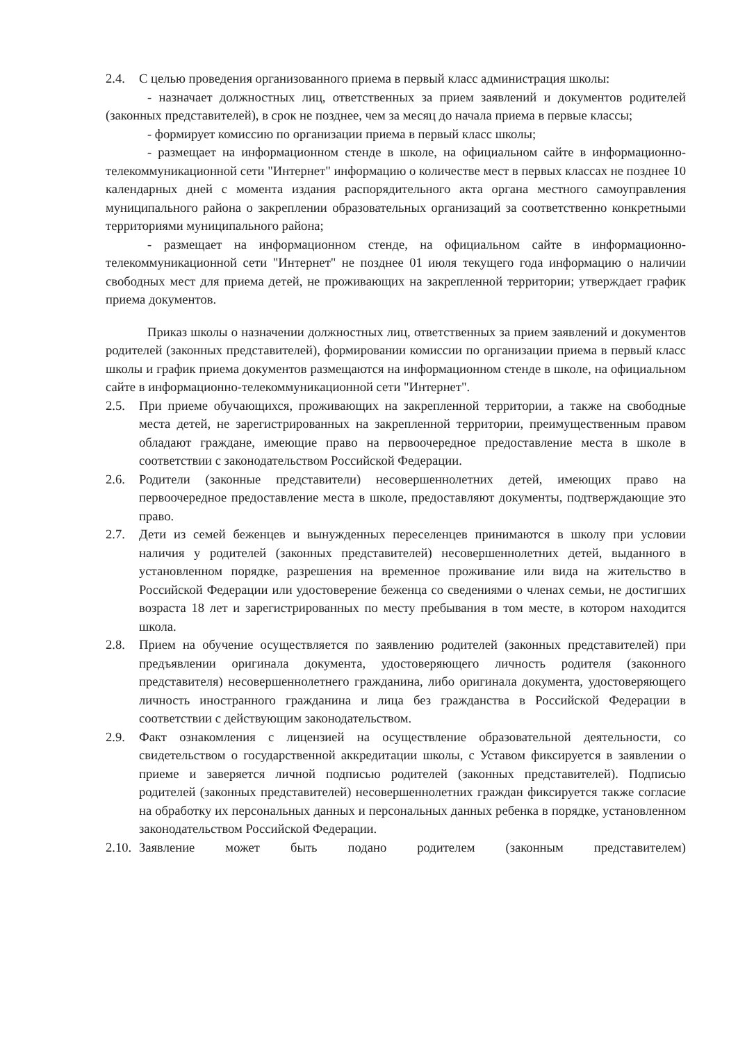2.4. С целью проведения организованного приема в первый класс администрация школы:
- назначает должностных лиц, ответственных за прием заявлений и документов родителей (законных представителей), в срок не позднее, чем за месяц до начала приема в первые классы;
- формирует комиссию по организации приема в первый класс школы;
- размещает на информационном стенде в школе, на официальном сайте в информационно-телекоммуникационной сети "Интернет" информацию о количестве мест в первых классах не позднее 10 календарных дней с момента издания распорядительного акта органа местного самоуправления муниципального района о закреплении образовательных организаций за соответственно конкретными территориями муниципального района;
- размещает на информационном стенде, на официальном сайте в информационно-телекоммуникационной сети "Интернет" не позднее 01 июля текущего года информацию о наличии свободных мест для приема детей, не проживающих на закрепленной территории; утверждает график приема документов.
Приказ школы о назначении должностных лиц, ответственных за прием заявлений и документов родителей (законных представителей), формировании комиссии по организации приема в первый класс школы и график приема документов размещаются на информационном стенде в школе, на официальном сайте в информационно-телекоммуникационной сети "Интернет".
2.5. При приеме обучающихся, проживающих на закрепленной территории, а также на свободные места детей, не зарегистрированных на закрепленной территории, преимущественным правом обладают граждане, имеющие право на первоочередное предоставление места в школе в соответствии с законодательством Российской Федерации.
2.6. Родители (законные представители) несовершеннолетних детей, имеющих право на первоочередное предоставление места в школе, предоставляют документы, подтверждающие это право.
2.7. Дети из семей беженцев и вынужденных переселенцев принимаются в школу при условии наличия у родителей (законных представителей) несовершеннолетних детей, выданного в установленном порядке, разрешения на временное проживание или вида на жительство в Российской Федерации или удостоверение беженца со сведениями о членах семьи, не достигших возраста 18 лет и зарегистрированных по месту пребывания в том месте, в котором находится школа.
2.8. Прием на обучение осуществляется по заявлению родителей (законных представителей) при предъявлении оригинала документа, удостоверяющего личность родителя (законного представителя) несовершеннолетнего гражданина, либо оригинала документа, удостоверяющего личность иностранного гражданина и лица без гражданства в Российской Федерации в соответствии с действующим законодательством.
2.9. Факт ознакомления с лицензией на осуществление образовательной деятельности, со свидетельством о государственной аккредитации школы, с Уставом фиксируется в заявлении о приеме и заверяется личной подписью родителей (законных представителей). Подписью родителей (законных представителей) несовершеннолетних граждан фиксируется также согласие на обработку их персональных данных и персональных данных ребенка в порядке, установленном законодательством Российской Федерации.
2.10. Заявление может быть подано родителем (законным представителем)